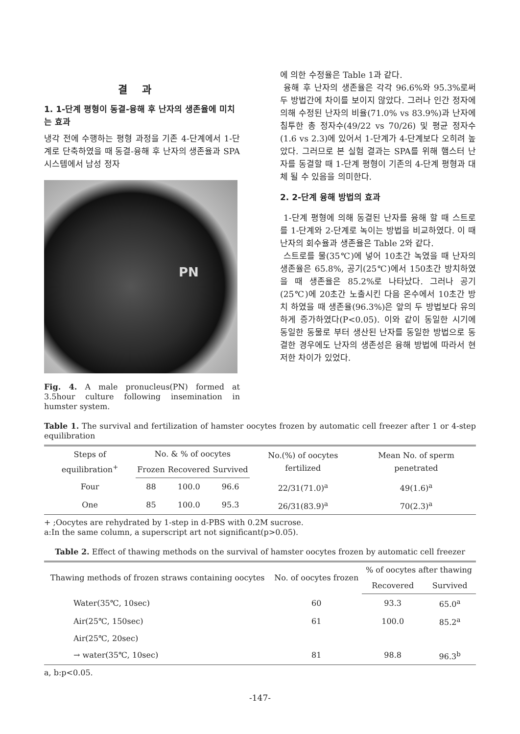결과
1. 1-단계 평형이 동결-융해 후 난자의 생존율에 미치는 효과
냉각 전에 수행하는 평형 과정을 기존 4-단계에서 1-단계로 단축하였을 때 동결-융해 후 난자의 생존율과 SPA 시스템에서 남성 정자
PN
Fig. 4. A male pronucleus(PN) formed at 3.5hour culture following insemination in humster system.
에 의한 수정율은 Table 1과 같다.
융해 후 난자의 생존율은 각각 96.6%와 95.3%로써 두 방법간에 차이를 보이지 않았다. 그러나 인간 정자에 의해 수정된 난자의 비율(71.0% vs 83.9%)과 난자에 침투한 총 정자수(49/22 vs 70/26) 및 평균 정자수(1.6 vs 2.3)에 있어서 1-단계가 4-단계보다 오히려 높았다. 그러므로 본 실험 결과는 SPA를 위해 햄스터 난자를 동결할 때 1-단계 평형이 기존의 4-단계 평형과 대체 될 수 있음을 의미한다.
2. 2-단계 융해 방법의 효과
1-단계 평형에 의해 동결된 난자를 융해 할 때 스트로를 1-단계와 2-단계로 녹이는 방법을 비교하였다. 이 때 난자의 회수율과 생존율은 Table 2와 같다.
스트로를 물(35℃)에 넣어 10초간 녹였을 때 난자의 생존율은 65.8%, 공기(25℃)에서 150초간 방치하였을 때 생존율은 85.2%로 나타났다. 그러나 공기(25℃)에 20초간 노출시킨 다음 온수에서 10초간 방치 하였을 때 생존율(96.3%)은 앞의 두 방법보다 유의하게 증가하였다(P<0.05). 이와 같이 동일한 시기에 동일한 동물로 부터 생산된 난자를 동일한 방법으로 동결한 경우에도 난자의 생존성은 융해 방법에 따라서 현저한 차이가 있었다.
Table 1. The survival and fertilization of hamster oocytes frozen by automatic cell freezer after 1 or 4-step equilibration
| Steps of equilibration<sup>+</sup> | No. & % of oocytes | | | No.(%) of oocytes fertilized | Mean No. of sperm penetrated |
| --- | --- | --- | --- | --- | --- |
| | Frozen | Recovered | Survived | | |
| Four | 88 | 100.0 | 96.6 | 22/31(71.0)<sup>a</sup> | 49(1.6)<sup>a</sup> |
| One | 85 | 100.0 | 95.3 | 26/31(83.9)<sup>a</sup> | 70(2.3)<sup>a</sup> |
+ ;Oocytes are rehydrated by 1-step in d-PBS with 0.2M sucrose.
a:In the same column, a superscript art not significant(p>0.05).
Table 2. Effect of thawing methods on the survival of hamster oocytes frozen by automatic cell freezer
| Thawing methods of frozen straws containing oocytes | No. of oocytes frozen | % of oocytes after thawing | |
| --- | --- | --- | --- |
| | | Recovered | Survived |
| Water(35℃, 10sec) | 60 | 93.3 | 65.0<sup>a</sup> |
| Air(25℃, 150sec) | 61 | 100.0 | 85.2<sup>a</sup> |
| Air(25℃, 20sec) | | | |
| → water(35℃, 10sec) | 81 | 98.8 | 96.3<sup>b</sup> |
a, b:p<0.05.
-147-